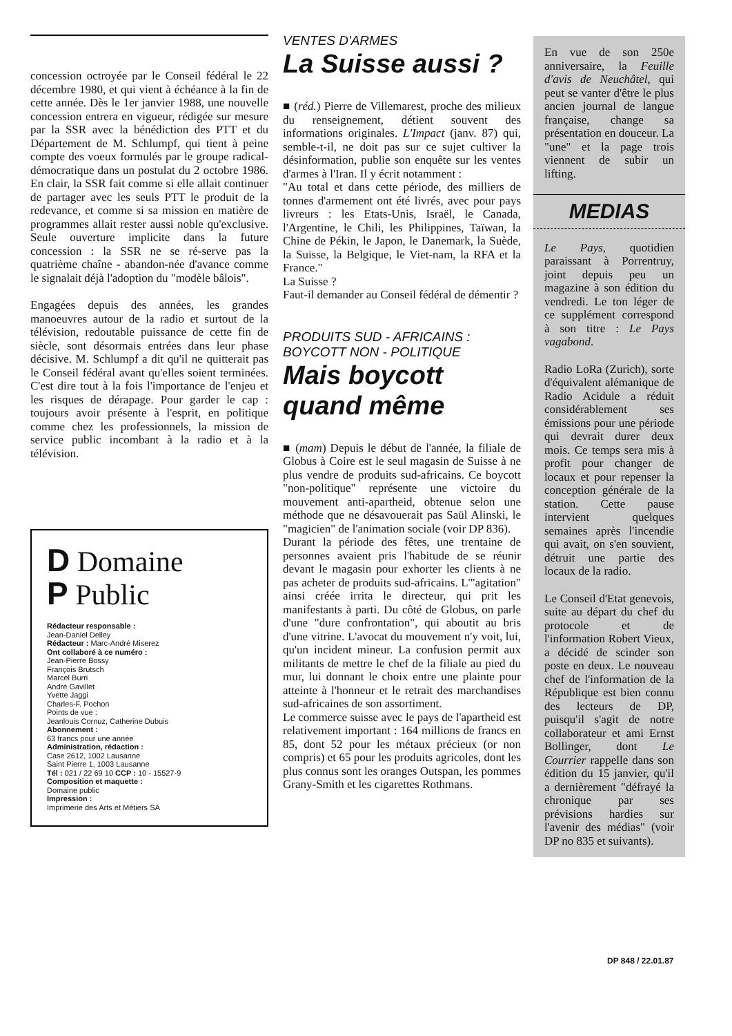concession octroyée par le Conseil fédéral le 22 décembre 1980, et qui vient à échéance à la fin de cette année. Dès le 1er janvier 1988, une nouvelle concession entrera en vigueur, rédigée sur mesure par la SSR avec la bénédiction des PTT et du Département de M. Schlumpf, qui tient à peine compte des voeux formulés par le groupe radical-démocratique dans un postulat du 2 octobre 1986. En clair, la SSR fait comme si elle allait continuer de partager avec les seuls PTT le produit de la redevance, et comme si sa mission en matière de programmes allait rester aussi noble qu'exclusive. Seule ouverture implicite dans la future concession : la SSR ne se ré-serve pas la quatrième chaîne - abandon-née d'avance comme le signalait déjà l'adoption du "modèle bâlois".
Engagées depuis des années, les grandes manoeuvres autour de la radio et surtout de la télévision, redoutable puissance de cette fin de siècle, sont désormais entrées dans leur phase décisive. M. Schlumpf a dit qu'il ne quitterait pas le Conseil fédéral avant qu'elles soient terminées. C'est dire tout à la fois l'importance de l'enjeu et les risques de dérapage. Pour garder le cap : toujours avoir présente à l'esprit, en politique comme chez les professionnels, la mission de service public incombant à la radio et à la télévision.
D Domaine
P Public
Rédacteur responsable :
Jean-Daniel Delley
Rédacteur : Marc-André Miserez
Ont collaboré à ce numéro :
Jean-Pierre Bossy
François Brutsch
Marcel Burri
André Gavillet
Yvette Jaggi
Charles-F. Pochon
Points de vue :
Jeanlouis Cornuz, Catherine Dubuis
Abonnement :
63 francs pour une année
Administration, rédaction :
Case 2612, 1002 Lausanne
Saint Pierre 1, 1003 Lausanne
Tél : 021 / 22 69 10 CCP : 10 - 15527-9
Composition et maquette :
Domaine public
Impression :
Imprimerie des Arts et Métiers SA
VENTES D'ARMES
La Suisse aussi ?
■ (réd.) Pierre de Villemarest, proche des milieux du renseignement, détient souvent des informations originales. L'Impact (janv. 87) qui, semble-t-il, ne doit pas sur ce sujet cultiver la désinformation, publie son enquête sur les ventes d'armes à l'Iran. Il y écrit notamment :
"Au total et dans cette période, des milliers de tonnes d'armement ont été livrés, avec pour pays livreurs : les Etats-Unis, Israël, le Canada, l'Argentine, le Chili, les Philippines, Taïwan, la Chine de Pékin, le Japon, le Danemark, la Suède, la Suisse, la Belgique, le Viet-nam, la RFA et la France."
La Suisse ?
Faut-il demander au Conseil fédéral de démentir ?
PRODUITS SUD - AFRICAINS :
BOYCOTT NON - POLITIQUE
Mais boycott
quand même
■ (mam) Depuis le début de l'année, la filiale de Globus à Coire est le seul magasin de Suisse à ne plus vendre de produits sud-africains. Ce boycott "non-politique" représente une victoire du mouvement anti-apartheid, obtenue selon une méthode que ne désavouerait pas Saül Alinski, le "magicien" de l'animation sociale (voir DP 836).
Durant la période des fêtes, une trentaine de personnes avaient pris l'habitude de se réunir devant le magasin pour exhorter les clients à ne pas acheter de produits sud-africains. L'"agitation" ainsi créée irrita le directeur, qui prit les manifestants à parti. Du côté de Globus, on parle d'une "dure confrontation", qui aboutit au bris d'une vitrine. L'avocat du mouvement n'y voit, lui, qu'un incident mineur. La confusion permit aux militants de mettre le chef de la filiale au pied du mur, lui donnant le choix entre une plainte pour atteinte à l'honneur et le retrait des marchandises sud-africaines de son assortiment.
Le commerce suisse avec le pays de l'apartheid est relativement important : 164 millions de francs en 85, dont 52 pour les métaux précieux (or non compris) et 65 pour les produits agricoles, dont les plus connus sont les oranges Outspan, les pommes Grany-Smith et les cigarettes Rothmans.
En vue de son 250e anniversaire, la Feuille d'avis de Neuchâtel, qui peut se vanter d'être le plus ancien journal de langue française, change sa présentation en douceur. La "une" et la page trois viennent de subir un lifting.
MEDIAS
Le Pays, quotidien paraissant à Porrentruy, joint depuis peu un magazine à son édition du vendredi. Le ton léger de ce supplément correspond à son titre : Le Pays vagabond.
Radio LoRa (Zurich), sorte d'équivalent alémanique de Radio Acidule a réduit considérablement ses émissions pour une période qui devrait durer deux mois. Ce temps sera mis à profit pour changer de locaux et pour repenser la conception générale de la station. Cette pause intervient quelques semaines après l'incendie qui avait, on s'en souvient, détruit une partie des locaux de la radio.
Le Conseil d'Etat genevois, suite au départ du chef du protocole et de l'information Robert Vieux, a décidé de scinder son poste en deux. Le nouveau chef de l'information de la République est bien connu des lecteurs de DP, puisqu'il s'agit de notre collaborateur et ami Ernst Bollinger, dont Le Courrier rappelle dans son édition du 15 janvier, qu'il a dernièrement "défrayé la chronique par ses prévisions hardies sur l'avenir des médias" (voir DP no 835 et suivants).
DP 848 / 22.01.87